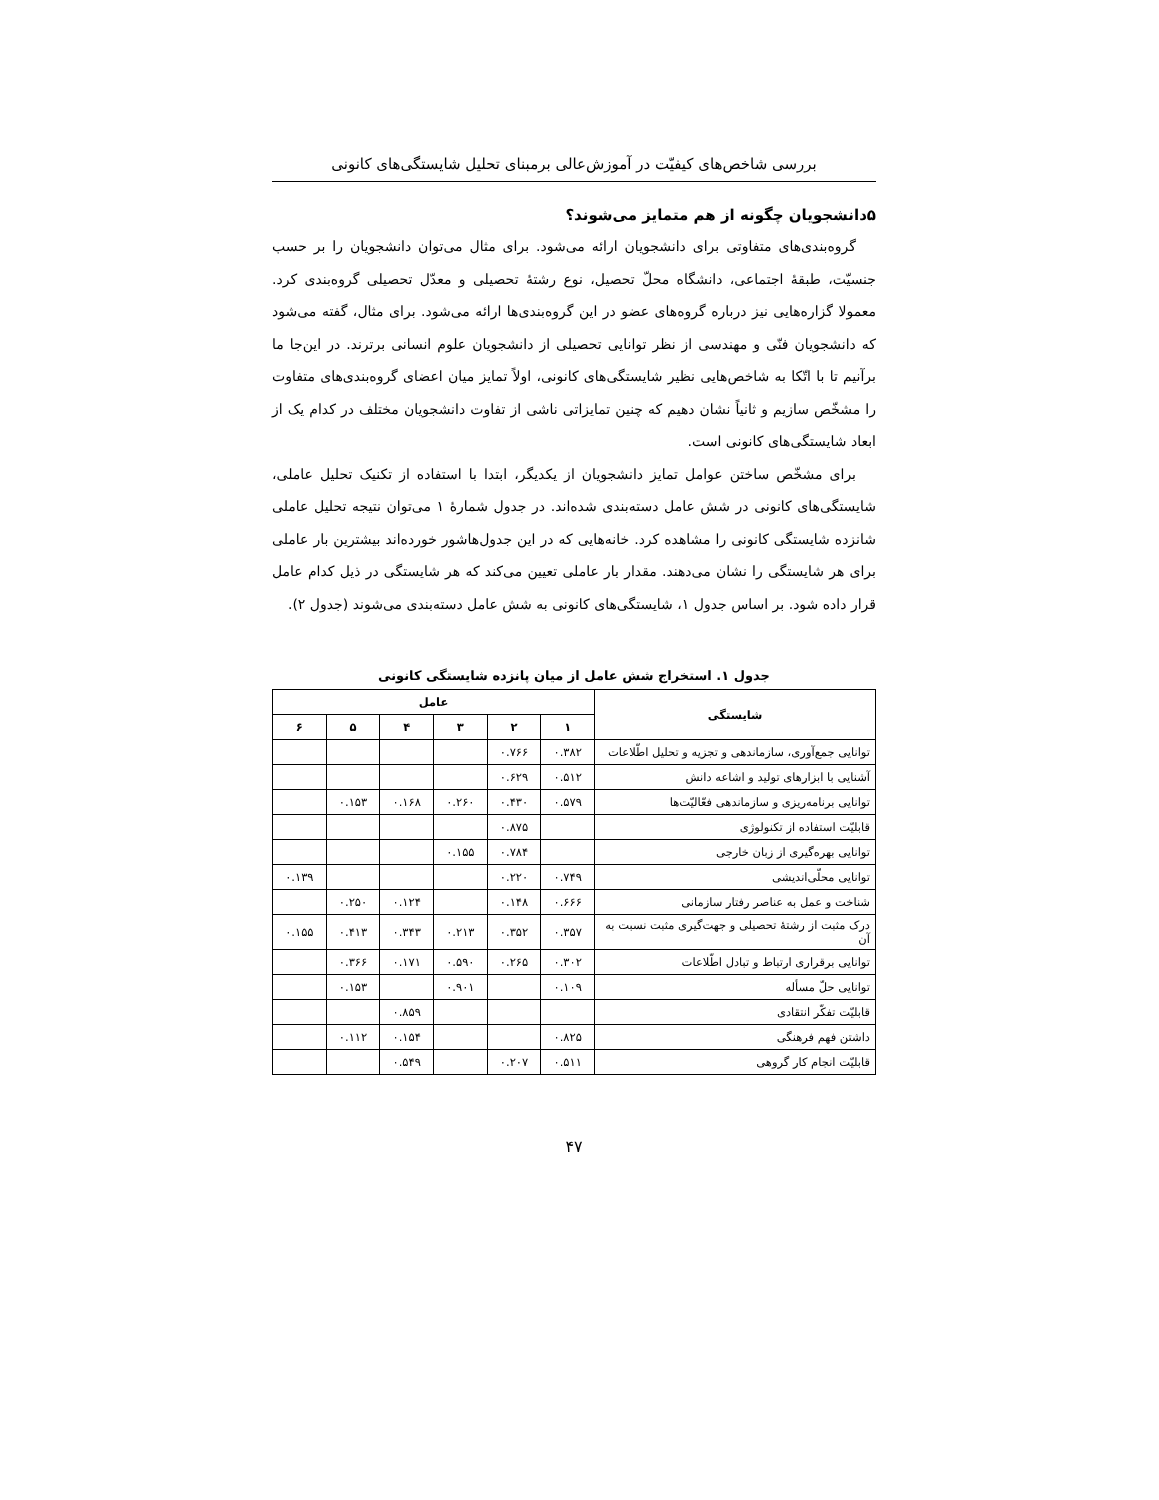بررسی شاخص‌های کیفیّت در آموزش‌عالی برمبنای تحلیل شایستگی‌های کانونی
۵دانشجویان چگونه از هم متمایز می‌شوند؟
گروه‌بندی‌های متفاوتی برای دانشجویان ارائه می‌شود. برای مثال می‌توان دانشجویان را بر حسب جنسیّت، طبقهٔ اجتماعی، دانشگاه محلّ تحصیل، نوع رشتهٔ تحصیلی و معدّل تحصیلی گروه‌بندی کرد. معمولا گزاره‌هایی نیز درباره گروه‌های عضو در این گروه‌بندی‌ها ارائه می‌شود. برای مثال، گفته می‌شود که دانشجویان فنّی و مهندسی از نظر توانایی تحصیلی از دانشجویان علوم انسانی برترند. در این‌جا ما برآنیم تا با اتّکا به شاخص‌هایی نظیر شایستگی‌های کانونی، اولاً تمایز میان اعضای گروه‌بندی‌های متفاوت را مشخّص سازیم و ثانیاً نشان دهیم که چنین تمایزاتی ناشی از تفاوت دانشجویان مختلف در کدام یک از ابعاد شایستگی‌های کانونی است.
برای مشخّص ساختن عوامل تمایز دانشجویان از یکدیگر، ابتدا با استفاده از تکنیک تحلیل عاملی، شایستگی‌های کانونی در شش عامل دسته‌بندی شده‌اند. در جدول شمارهٔ ۱ می‌توان نتیجه تحلیل عاملی شانزده شایستگی کانونی را مشاهده کرد. خانه‌هایی که در این جدول‌هاشور خورده‌اند بیشترین بار عاملی برای هر شایستگی را نشان می‌دهند. مقدار بار عاملی تعیین می‌کند که هر شایستگی در ذیل کدام عامل قرار داده شود. بر اساس جدول ۱، شایستگی‌های کانونی به شش عامل دسته‌بندی می‌شوند (جدول ۲).
جدول ۱. استخراج شش عامل از میان پانزده شایستگی کانونی
| شایستگی | عامل | | | | | |
| --- | --- | --- | --- | --- | --- | --- |
| | ۱ | ۲ | ۳ | ۴ | ۵ | ۶ |
| توانایی جمع‌آوری، سازماندهی و تجزیه و تحلیل اطّلاعات | ۰.۳۸۲ | ۰.۷۶۶ | | | | |
| آشنایی با ابزارهای تولید و اشاعه دانش | ۰.۵۱۲ | ۰.۶۲۹ | | | | |
| توانایی برنامه‌ریزی و سازماندهی فعّالیّت‌ها | ۰.۵۷۹ | ۰.۴۳۰ | ۰.۲۶۰ | ۰.۱۶۸ | ۰.۱۵۳ | |
| قابلیّت استفاده از تکنولوژی | | ۰.۸۷۵ | | | | |
| توانایی بهره‌گیری از زبان خارجی | | ۰.۷۸۴ | ۰.۱۵۵ | | | |
| توانایی محلّی‌اندیشی | ۰.۷۴۹ | ۰.۲۲۰ | | | | ۰.۱۳۹ |
| شناخت و عمل به عناصر رفتار سازمانی | ۰.۶۶۶ | ۰.۱۴۸ | | ۰.۱۲۴ | ۰.۲۵۰ | |
| درک مثبت از رشتهٔ تحصیلی و جهت‌گیری مثبت نسبت به آن | ۰.۳۵۷ | ۰.۳۵۲ | ۰.۲۱۳ | ۰.۳۴۳ | ۰.۴۱۳ | ۰.۱۵۵ |
| توانایی برقراری ارتباط و تبادل اطّلاعات | ۰.۳۰۲ | ۰.۲۶۵ | ۰.۵۹۰ | ۰.۱۷۱ | ۰.۳۶۶ | |
| توانایی حلّ مسأله | ۰.۱۰۹ | | ۰.۹۰۱ | | ۰.۱۵۳ | |
| قابلیّت تفکّر انتقادی | | | | ۰.۸۵۹ | | |
| داشتن فهم فرهنگی | ۰.۸۲۵ | | | ۰.۱۵۴ | ۰.۱۱۲ | |
| قابلیّت انجام کار گروهی | ۰.۵۱۱ | ۰.۲۰۷ | | ۰.۵۴۹ | | |
۴۷